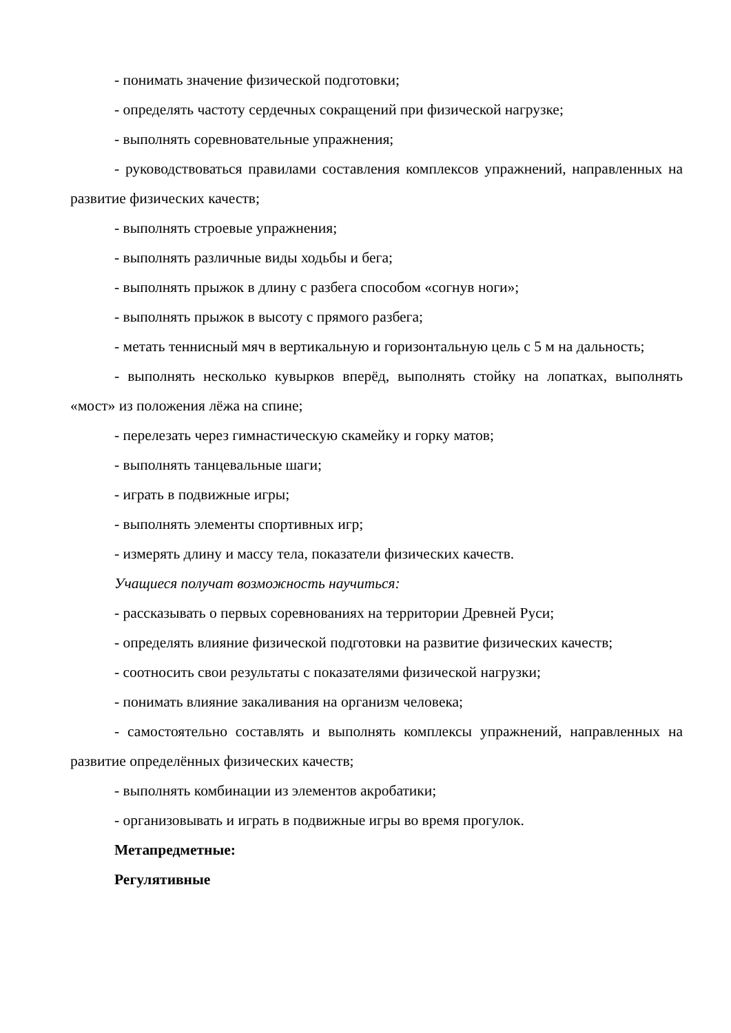- понимать значение физической подготовки;
- определять частоту сердечных сокращений при физической нагрузке;
- выполнять соревновательные упражнения;
- руководствоваться правилами составления комплексов упражнений, направленных на развитие физических качеств;
- выполнять строевые упражнения;
- выполнять различные виды ходьбы и бега;
- выполнять прыжок в длину с разбега способом «согнув ноги»;
- выполнять прыжок в высоту с прямого разбега;
- метать теннисный мяч в вертикальную и горизонтальную цель с 5 м на дальность;
- выполнять несколько кувырков вперёд, выполнять стойку на лопатках, выполнять «мост» из положения лёжа на спине;
- перелезать через гимнастическую скамейку и горку матов;
- выполнять танцевальные шаги;
- играть в подвижные игры;
- выполнять элементы спортивных игр;
- измерять длину и массу тела, показатели физических качеств.
Учащиеся получат возможность научиться:
- рассказывать о первых соревнованиях на территории Древней Руси;
- определять влияние физической подготовки на развитие физических качеств;
- соотносить свои результаты с показателями физической нагрузки;
- понимать влияние закаливания на организм человека;
- самостоятельно составлять и выполнять комплексы упражнений, направленных на развитие определённых физических качеств;
- выполнять комбинации из элементов акробатики;
- организовывать и играть в подвижные игры во время прогулок.
Метапредметные:
Регулятивные